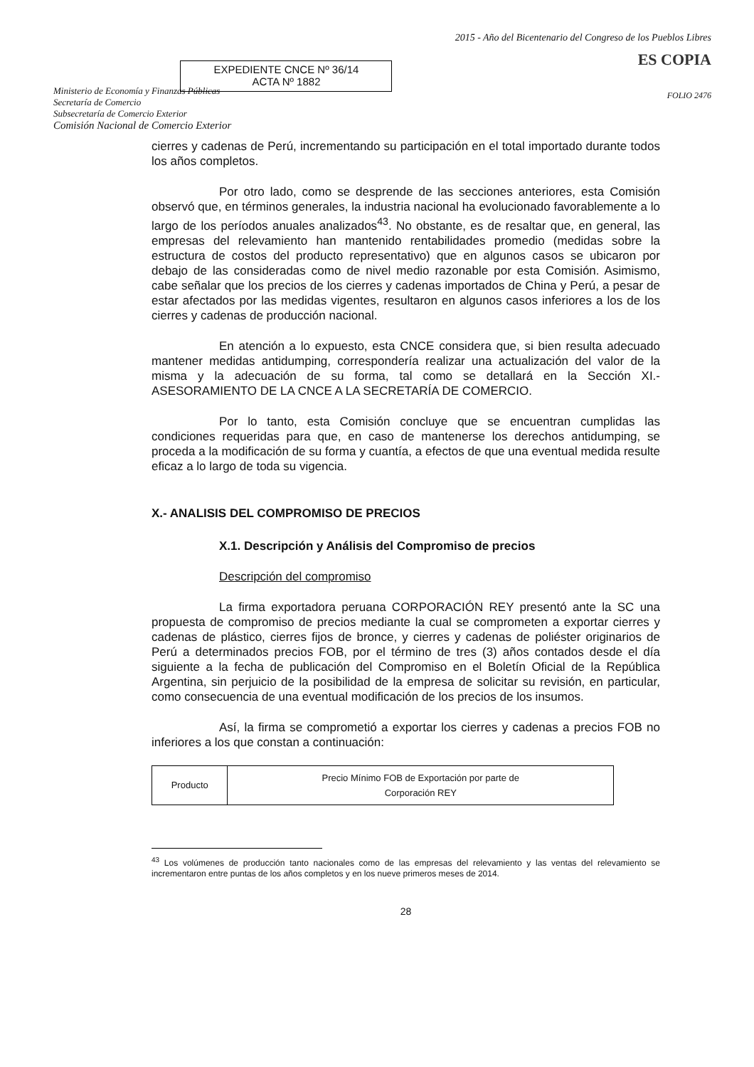Ministerio de Economía y Finanzas Públicas
Secretaría de Comercio
Subsecretaría de Comercio Exterior
Comisión Nacional de Comercio Exterior
EXPEDIENTE CNCE Nº 36/14
ACTA Nº 1882
2015 - Año del Bicentenario del Congreso de los Pueblos Libres
ES COPIA
FOLIO 2476
cierres y cadenas de Perú, incrementando su participación en el total importado durante todos los años completos.
Por otro lado, como se desprende de las secciones anteriores, esta Comisión observó que, en términos generales, la industria nacional ha evolucionado favorablemente a lo largo de los períodos anuales analizados<sup>43</sup>. No obstante, es de resaltar que, en general, las empresas del relevamiento han mantenido rentabilidades promedio (medidas sobre la estructura de costos del producto representativo) que en algunos casos se ubicaron por debajo de las consideradas como de nivel medio razonable por esta Comisión. Asimismo, cabe señalar que los precios de los cierres y cadenas importados de China y Perú, a pesar de estar afectados por las medidas vigentes, resultaron en algunos casos inferiores a los de los cierres y cadenas de producción nacional.
En atención a lo expuesto, esta CNCE considera que, si bien resulta adecuado mantener medidas antidumping, correspondería realizar una actualización del valor de la misma y la adecuación de su forma, tal como se detallará en la Sección XI.- ASESORAMIENTO DE LA CNCE A LA SECRETARÍA DE COMERCIO.
Por lo tanto, esta Comisión concluye que se encuentran cumplidas las condiciones requeridas para que, en caso de mantenerse los derechos antidumping, se proceda a la modificación de su forma y cuantía, a efectos de que una eventual medida resulte eficaz a lo largo de toda su vigencia.
X.- ANALISIS DEL COMPROMISO DE PRECIOS
X.1. Descripción y Análisis del Compromiso de precios
Descripción del compromiso
La firma exportadora peruana CORPORACIÓN REY presentó ante la SC una propuesta de compromiso de precios mediante la cual se comprometen a exportar cierres y cadenas de plástico, cierres fijos de bronce, y cierres y cadenas de poliéster originarios de Perú a determinados precios FOB, por el término de tres (3) años contados desde el día siguiente a la fecha de publicación del Compromiso en el Boletín Oficial de la República Argentina, sin perjuicio de la posibilidad de la empresa de solicitar su revisión, en particular, como consecuencia de una eventual modificación de los precios de los insumos.
Así, la firma se comprometió a exportar los cierres y cadenas a precios FOB no inferiores a los que constan a continuación:
| Producto | Precio Mínimo FOB de Exportación por parte de Corporación REY |
<sup>43</sup> Los volúmenes de producción tanto nacionales como de las empresas del relevamiento y las ventas del relevamiento se incrementaron entre puntas de los años completos y en los nueve primeros meses de 2014.
28